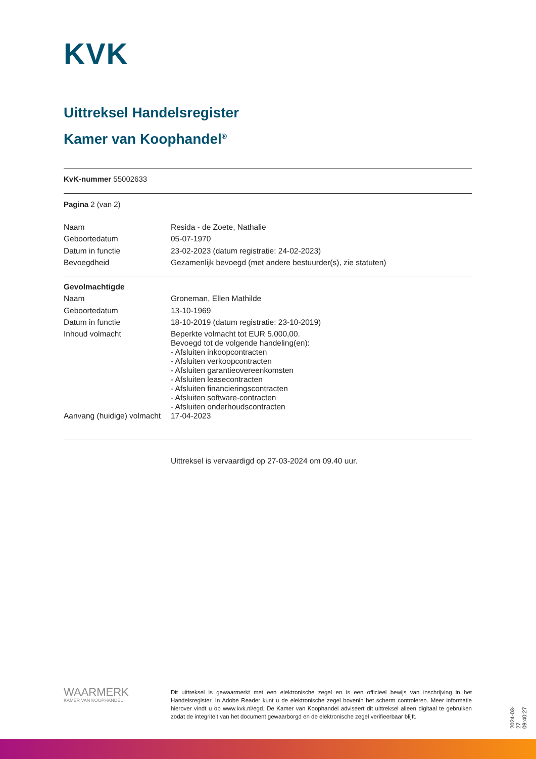KVK
Uittreksel Handelsregister
Kamer van Koophandel<sup>®</sup>
KvK-nummer 55002633
Pagina 2 (van 2)
| Naam | Resida - de Zoete, Nathalie |
| Geboortedatum | 05-07-1970 |
| Datum in functie | 23-02-2023 (datum registratie: 24-02-2023) |
| Bevoegdheid | Gezamenlijk bevoegd (met andere bestuurder(s), zie statuten) |
| Gevolmachtigde | |
| Naam | Groneman, Ellen Mathilde |
| Geboortedatum | 13-10-1969 |
| Datum in functie | 18-10-2019 (datum registratie: 23-10-2019) |
| Inhoud volmacht | Beperkte volmacht tot EUR 5.000,00. Bevoegd tot de volgende handeling(en): - Afsluiten inkoopcontracten - Afsluiten verkoopcontracten - Afsluiten garantieovereenkomsten - Afsluiten leasecontracten - Afsluiten financieringscontracten - Afsluiten software-contracten - Afsluiten onderhoudscontracten |
| Aanvang (huidige) volmacht | 17-04-2023 |
Uittreksel is vervaardigd op 27-03-2024 om 09.40 uur.
WAARMERK
KAMER VAN KOOPHANDEL
Dit uittreksel is gewaarmerkt met een elektronische zegel en is een officieel bewijs van inschrijving in het Handelsregister. In Adobe Reader kunt u de elektronische zegel bovenin het scherm controleren. Meer informatie hierover vindt u op www.kvk.nl/egd. De Kamer van Koophandel adviseert dit uittreksel alleen digitaal te gebruiken zodat de integriteit van het document gewaarborgd en de elektronische zegel verifieerbaar blijft.
2024-03-27 09:40:27